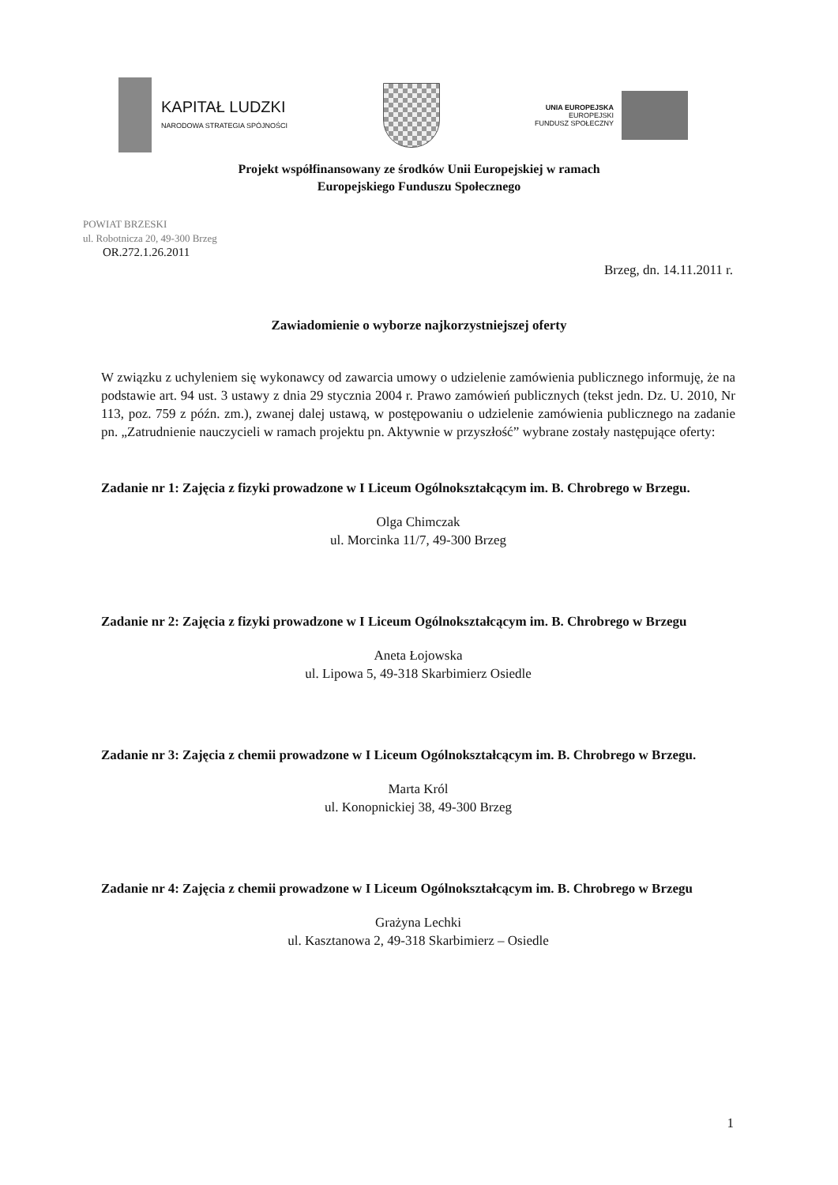KAPITAŁ LUDZKI
NARODOWA STRATEGIA SPÓJNOŚCI
UNIA EUROPEJSKA
EUROPEJSKI
FUNDUSZ SPOŁECZNY
Projekt współfinansowany ze środków Unii Europejskiej w ramach
Europejskiego Funduszu Społecznego
POWIAT BRZESKI
ul. Robotnicza 20, 49-300 Brzeg
OR.272.1.26.2011
Brzeg, dn. 14.11.2011 r.
Zawiadomienie o wyborze najkorzystniejszej oferty
W związku z uchyleniem się wykonawcy od zawarcia umowy o udzielenie zamówienia publicznego informuję, że na podstawie art. 94 ust. 3 ustawy z dnia 29 stycznia 2004 r. Prawo zamówień publicznych (tekst jedn. Dz. U. 2010, Nr 113, poz. 759 z późn. zm.), zwanej dalej ustawą, w postępowaniu o udzielenie zamówienia publicznego na zadanie pn. „Zatrudnienie nauczycieli w ramach projektu pn. Aktywnie w przyszłość” wybrane zostały następujące oferty:
Zadanie nr 1: Zajęcia z fizyki prowadzone w I Liceum Ogólnokształcącym im. B. Chrobrego w Brzegu.
Olga Chimczak
ul. Morcinka 11/7, 49-300 Brzeg
Zadanie nr 2: Zajęcia z fizyki prowadzone w I Liceum Ogólnokształcącym im. B. Chrobrego w Brzegu
Aneta Łojowska
ul. Lipowa 5, 49-318 Skarbimierz Osiedle
Zadanie nr 3: Zajęcia z chemii prowadzone w I Liceum Ogólnokształcącym im. B. Chrobrego w Brzegu.
Marta Król
ul. Konopnickiej 38, 49-300 Brzeg
Zadanie nr 4: Zajęcia z chemii prowadzone w I Liceum Ogólnokształcącym im. B. Chrobrego w Brzegu
Grażyna Lechki
ul. Kasztanowa 2, 49-318 Skarbimierz – Osiedle
1